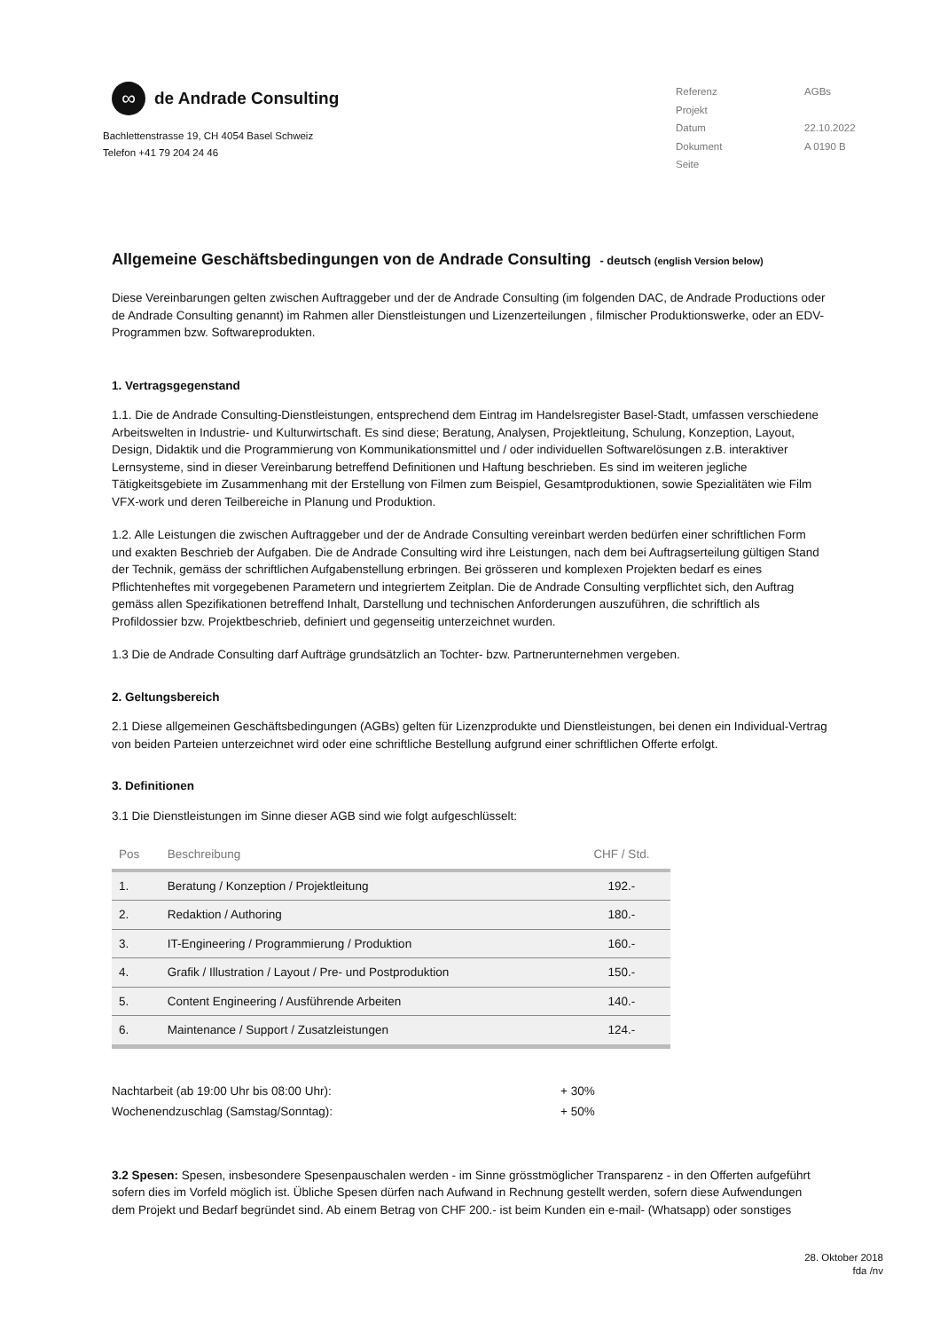∞
de Andrade Consulting
Bachlettenstrasse 19, CH 4054 Basel Schweiz
Telefon +41 79 204 24 46
| Referenz | AGBs |
| Projekt | |
| Datum | 22.10.2022 |
| Dokument | A 0190 B |
| Seite | |
Allgemeine Geschäftsbedingungen von de Andrade Consulting - deutsch (english Version below)
Diese Vereinbarungen gelten zwischen Auftraggeber und der de Andrade Consulting (im folgenden DAC, de Andrade Productions oder de Andrade Consulting genannt) im Rahmen aller Dienstleistungen und Lizenzerteilungen , filmischer Produktionswerke, oder an EDV-Programmen bzw. Softwareprodukten.
1. Vertragsgegenstand
1.1. Die de Andrade Consulting-Dienstleistungen, entsprechend dem Eintrag im Handelsregister Basel-Stadt, umfassen verschiedene Arbeitswelten in Industrie- und Kulturwirtschaft. Es sind diese; Beratung, Analysen, Projektleitung, Schulung, Konzeption, Layout, Design, Didaktik und die Programmierung von Kommunikationsmittel und / oder individuellen Softwarelösungen z.B. interaktiver Lernsysteme, sind in dieser Vereinbarung betreffend Definitionen und Haftung beschrieben. Es sind im weiteren jegliche Tätigkeitsgebiete im Zusammenhang mit der Erstellung von Filmen zum Beispiel, Gesamtproduktionen, sowie Spezialitäten wie Film VFX-work und deren Teilbereiche in Planung und Produktion.
1.2. Alle Leistungen die zwischen Auftraggeber und der de Andrade Consulting vereinbart werden bedürfen einer schriftlichen Form und exakten Beschrieb der Aufgaben. Die de Andrade Consulting wird ihre Leistungen, nach dem bei Auftragserteilung gültigen Stand der Technik, gemäss der schriftlichen Aufgabenstellung erbringen. Bei grösseren und komplexen Projekten bedarf es eines Pflichtenheftes mit vorgegebenen Parametern und integriertem Zeitplan. Die de Andrade Consulting verpflichtet sich, den Auftrag gemäss allen Spezifikationen betreffend Inhalt, Darstellung und technischen Anforderungen auszuführen, die schriftlich als Profildossier bzw. Projektbeschrieb, definiert und gegenseitig unterzeichnet wurden.
1.3 Die de Andrade Consulting darf Aufträge grundsätzlich an Tochter- bzw. Partnerunternehmen vergeben.
2. Geltungsbereich
2.1 Diese allgemeinen Geschäftsbedingungen (AGBs) gelten für Lizenzprodukte und Dienstleistungen, bei denen ein Individual-Vertrag von beiden Parteien unterzeichnet wird oder eine schriftliche Bestellung aufgrund einer schriftlichen Offerte erfolgt.
3. Definitionen
3.1 Die Dienstleistungen im Sinne dieser AGB sind wie folgt aufgeschlüsselt:
| Pos | Beschreibung | CHF / Std. |
| --- | --- | --- |
| 1. | Beratung / Konzeption / Projektleitung | 192.- |
| 2. | Redaktion / Authoring | 180.- |
| 3. | IT-Engineering / Programmierung / Produktion | 160.- |
| 4. | Grafik / Illustration / Layout / Pre- und Postproduktion | 150.- |
| 5. | Content Engineering / Ausführende Arbeiten | 140.- |
| 6. | Maintenance / Support / Zusatzleistungen | 124.- |
| Nachtarbeit (ab 19:00 Uhr bis 08:00 Uhr): | + 30% |
| Wochenendzuschlag (Samstag/Sonntag): | + 50% |
3.2 Spesen: Spesen, insbesondere Spesenpauschalen werden - im Sinne grösstmöglicher Transparenz - in den Offerten aufgeführt sofern dies im Vorfeld möglich ist. Übliche Spesen dürfen nach Aufwand in Rechnung gestellt werden, sofern diese Aufwendungen dem Projekt und Bedarf begründet sind. Ab einem Betrag von CHF 200.- ist beim Kunden ein e-mail- (Whatsapp) oder sonstiges
28. Oktober 2018
fda /nv